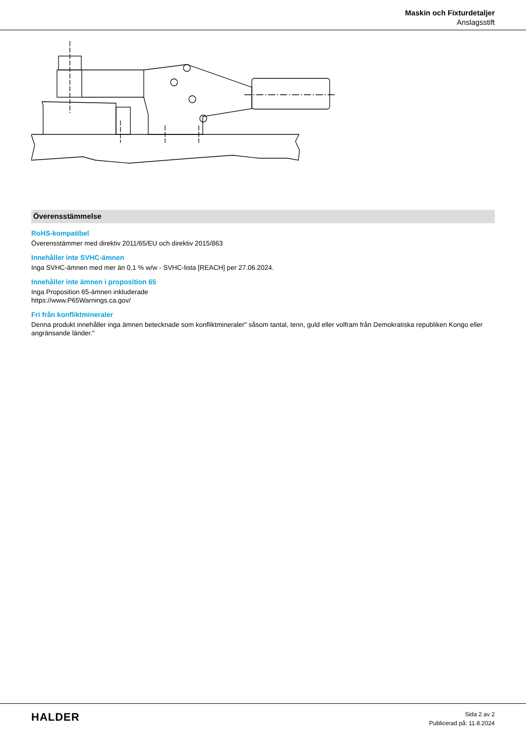Maskin och Fixturdetaljer
Anslagsstift
Överensstämmelse
RoHS-kompatibel
Överensstämmer med direktiv 2011/65/EU och direktiv 2015/863
Innehåller inte SVHC-ämnen
Inga SVHC-ämnen med mer än 0,1 % w/w - SVHC-lista [REACH] per 27.06.2024.
Innehåller inte ämnen i proposition 65
Inga Proposition 65-ämnen inkluderade
https://www.P65Warnings.ca.gov/
Fri från konfliktmineraler
Denna produkt innehåller inga ämnen betecknade som konfliktmineraler" såsom tantal, tenn, guld eller volfram från Demokratiska republiken Kongo eller angränsande länder."
HALDER
Sida 2 av 2
Publicerad på: 11.8.2024